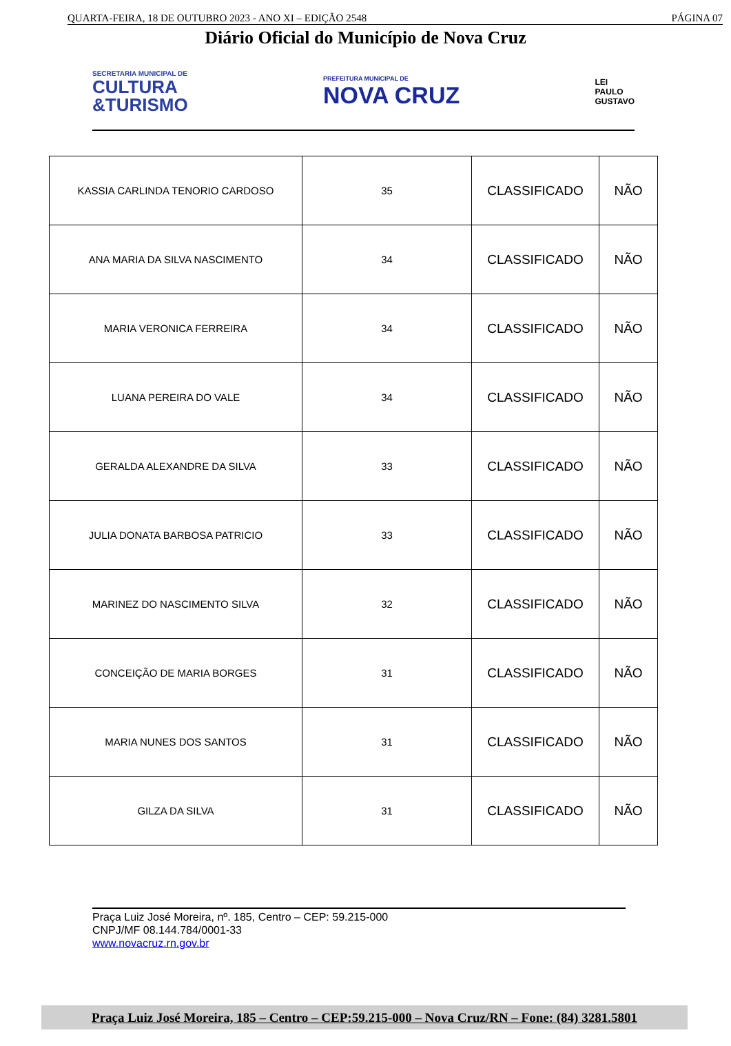QUARTA-FEIRA, 18 DE OUTUBRO 2023 - ANO XI – EDIÇÃO 2548 PÁGINA 07
Diário Oficial do Município de Nova Cruz
SECRETARIA MUNICIPAL DE
CULTURA
&TURISMO
PREFEITURA MUNICIPAL DE
NOVA CRUZ
LEI
PAULO
GUSTAVO
| KASSIA CARLINDA TENORIO CARDOSO | 35 | CLASSIFICADO | NÃO |
| ANA MARIA DA SILVA NASCIMENTO | 34 | CLASSIFICADO | NÃO |
| MARIA VERONICA FERREIRA | 34 | CLASSIFICADO | NÃO |
| LUANA PEREIRA DO VALE | 34 | CLASSIFICADO | NÃO |
| GERALDA ALEXANDRE DA SILVA | 33 | CLASSIFICADO | NÃO |
| JULIA DONATA BARBOSA PATRICIO | 33 | CLASSIFICADO | NÃO |
| MARINEZ DO NASCIMENTO SILVA | 32 | CLASSIFICADO | NÃO |
| CONCEIÇÃO DE MARIA BORGES | 31 | CLASSIFICADO | NÃO |
| MARIA NUNES DOS SANTOS | 31 | CLASSIFICADO | NÃO |
| GILZA DA SILVA | 31 | CLASSIFICADO | NÃO |
Praça Luiz José Moreira, nº. 185, Centro – CEP: 59.215-000
CNPJ/MF 08.144.784/0001-33
www.novacruz.rn.gov.br
Praça Luiz José Moreira, 185 – Centro – CEP:59.215-000 – Nova Cruz/RN – Fone: (84) 3281.5801